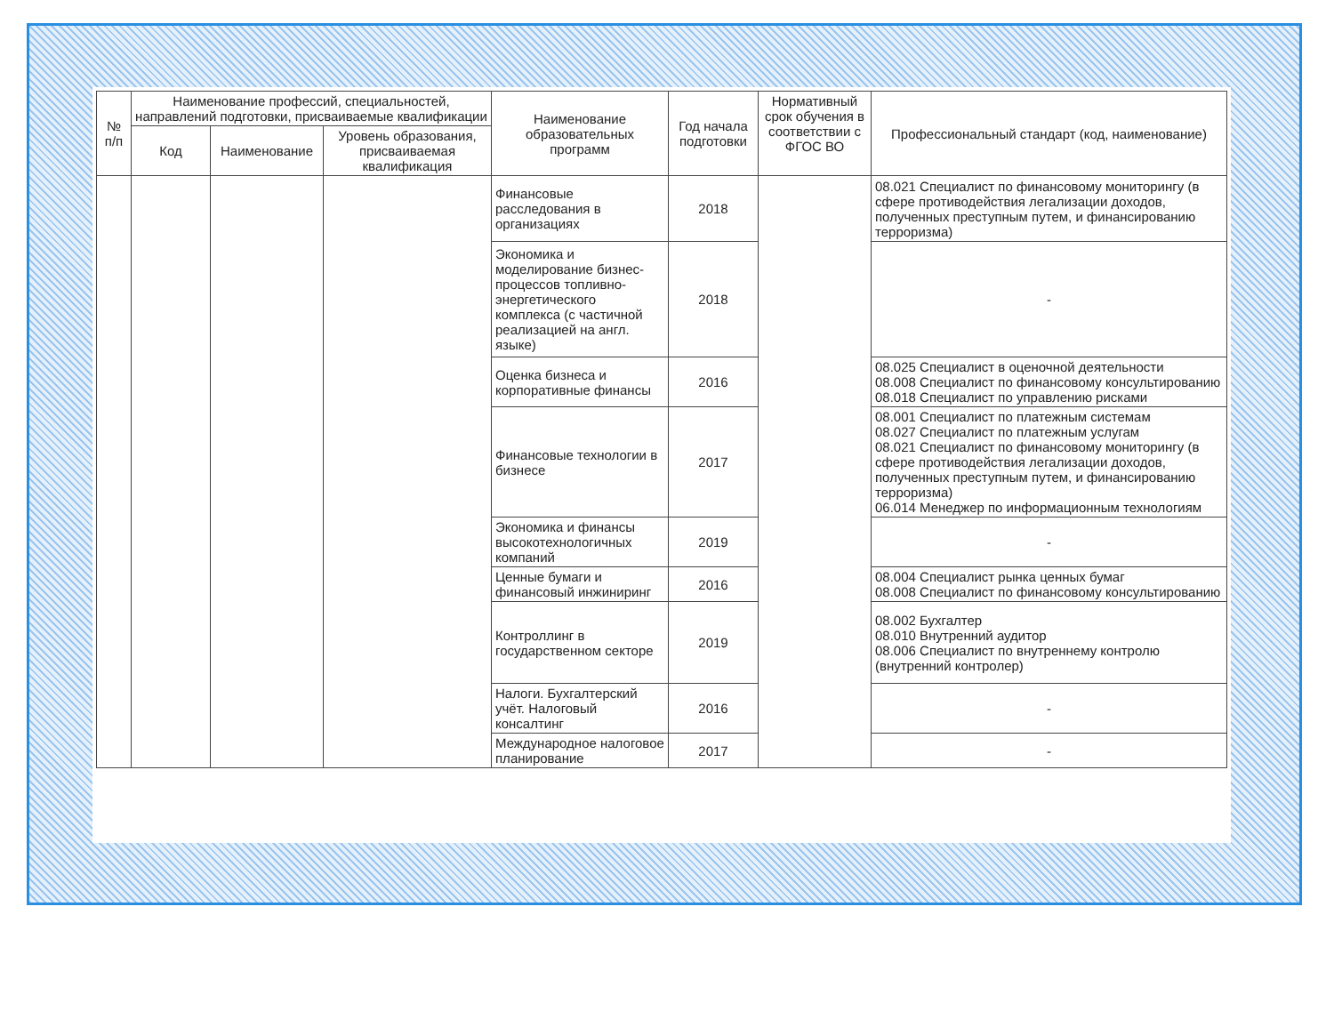| № п/п | Наименование профессий, специальностей, направлений подготовки, присваиваемые квалификации | | | Наименование образовательных программ | Год начала подготовки | Нормативный срок обучения в соответствии с ФГОС ВО | Профессиональный стандарт (код, наименование) |
| --- | --- | --- | --- | --- | --- | --- | --- |
| | Код | Наименование | Уровень образования, присваиваемая квалификация | | | | |
| | | | | Финансовые расследования в организациях | 2018 | | 08.021 Специалист по финансовому мониторингу (в сфере противодействия легализации доходов, полученных преступным путем, и финансированию терроризма) |
| | | | | Экономика и моделирование бизнес-процессов топливно-энергетического комплекса (с частичной реализацией на англ. языке) | 2018 | | - |
| | | | | Оценка бизнеса и корпоративные финансы | 2016 | | 08.025 Специалист в оценочной деятельности 08.008 Специалист по финансовому консультированию 08.018 Специалист по управлению рисками |
| | | | | Финансовые технологии в бизнесе | 2017 | | 08.001 Специалист по платежным системам 08.027 Специалист по платежным услугам 08.021 Специалист по финансовому мониторингу (в сфере противодействия легализации доходов, полученных преступным путем, и финансированию терроризма) 06.014 Менеджер по информационным технологиям |
| | | | | Экономика и финансы высокотехнологичных компаний | 2019 | | - |
| | | | | Ценные бумаги и финансовый инжиниринг | 2016 | | 08.004 Специалист рынка ценных бумаг 08.008 Специалист по финансовому консультированию |
| | | | | Контроллинг в государственном секторе | 2019 | | 08.002 Бухгалтер 08.010 Внутренний аудитор 08.006 Специалист по внутреннему контролю (внутренний контролер) |
| | | | | Налоги. Бухгалтерский учёт. Налоговый консалтинг | 2016 | | - |
| | | | | Международное налоговое планирование | 2017 | | - |